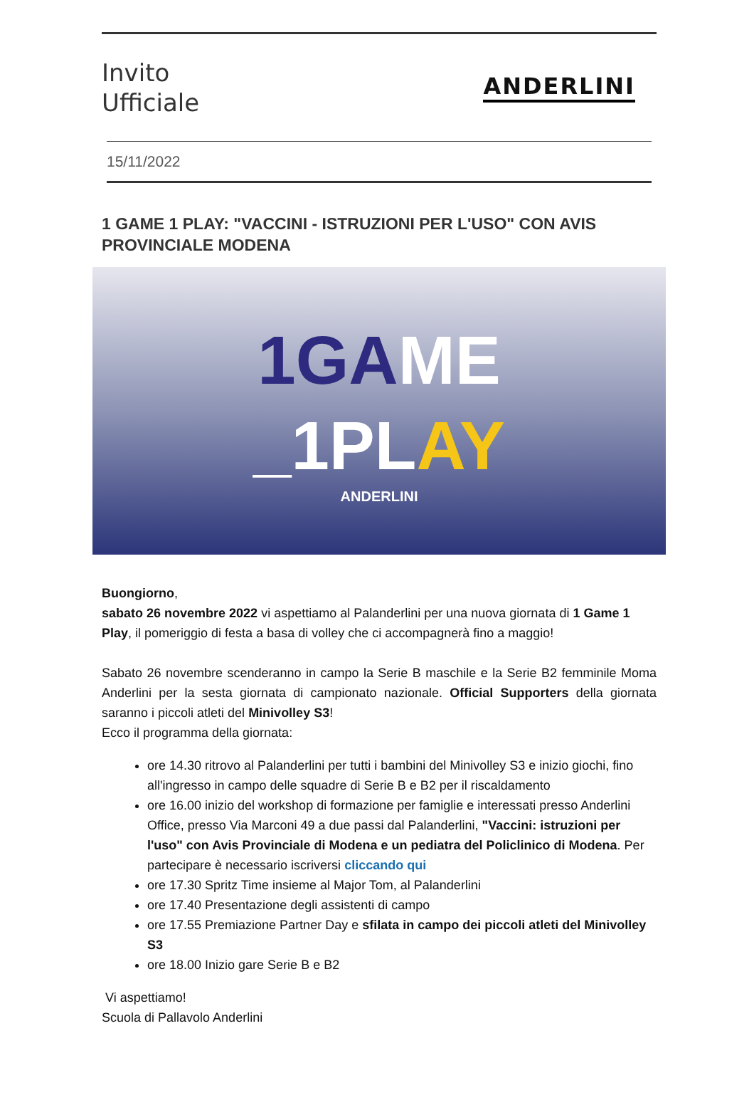Invito
Ufficiale
ANDERLINI
15/11/2022
1 GAME 1 PLAY: "VACCINI - ISTRUZIONI PER L'USO" CON AVIS PROVINCIALE MODENA
1GA ME
_1PL AY
ANDERLINI
Buongiorno,
sabato 26 novembre 2022 vi aspettiamo al Palanderlini per una nuova giornata di 1 Game 1 Play, il pomeriggio di festa a basa di volley che ci accompagnerà fino a maggio!
Sabato 26 novembre scenderanno in campo la Serie B maschile e la Serie B2 femminile Moma Anderlini per la sesta giornata di campionato nazionale. Official Supporters della giornata saranno i piccoli atleti del Minivolley S3!
Ecco il programma della giornata:
ore 14.30 ritrovo al Palanderlini per tutti i bambini del Minivolley S3 e inizio giochi, fino all'ingresso in campo delle squadre di Serie B e B2 per il riscaldamento
ore 16.00 inizio del workshop di formazione per famiglie e interessati presso Anderlini Office, presso Via Marconi 49 a due passi dal Palanderlini, "Vaccini: istruzioni per l'uso" con Avis Provinciale di Modena e un pediatra del Policlinico di Modena. Per partecipare è necessario iscriversi cliccando qui
ore 17.30 Spritz Time insieme al Major Tom, al Palanderlini
ore 17.40 Presentazione degli assistenti di campo
ore 17.55 Premiazione Partner Day e sfilata in campo dei piccoli atleti del Minivolley S3
ore 18.00 Inizio gare Serie B e B2
Vi aspettiamo!
Scuola di Pallavolo Anderlini